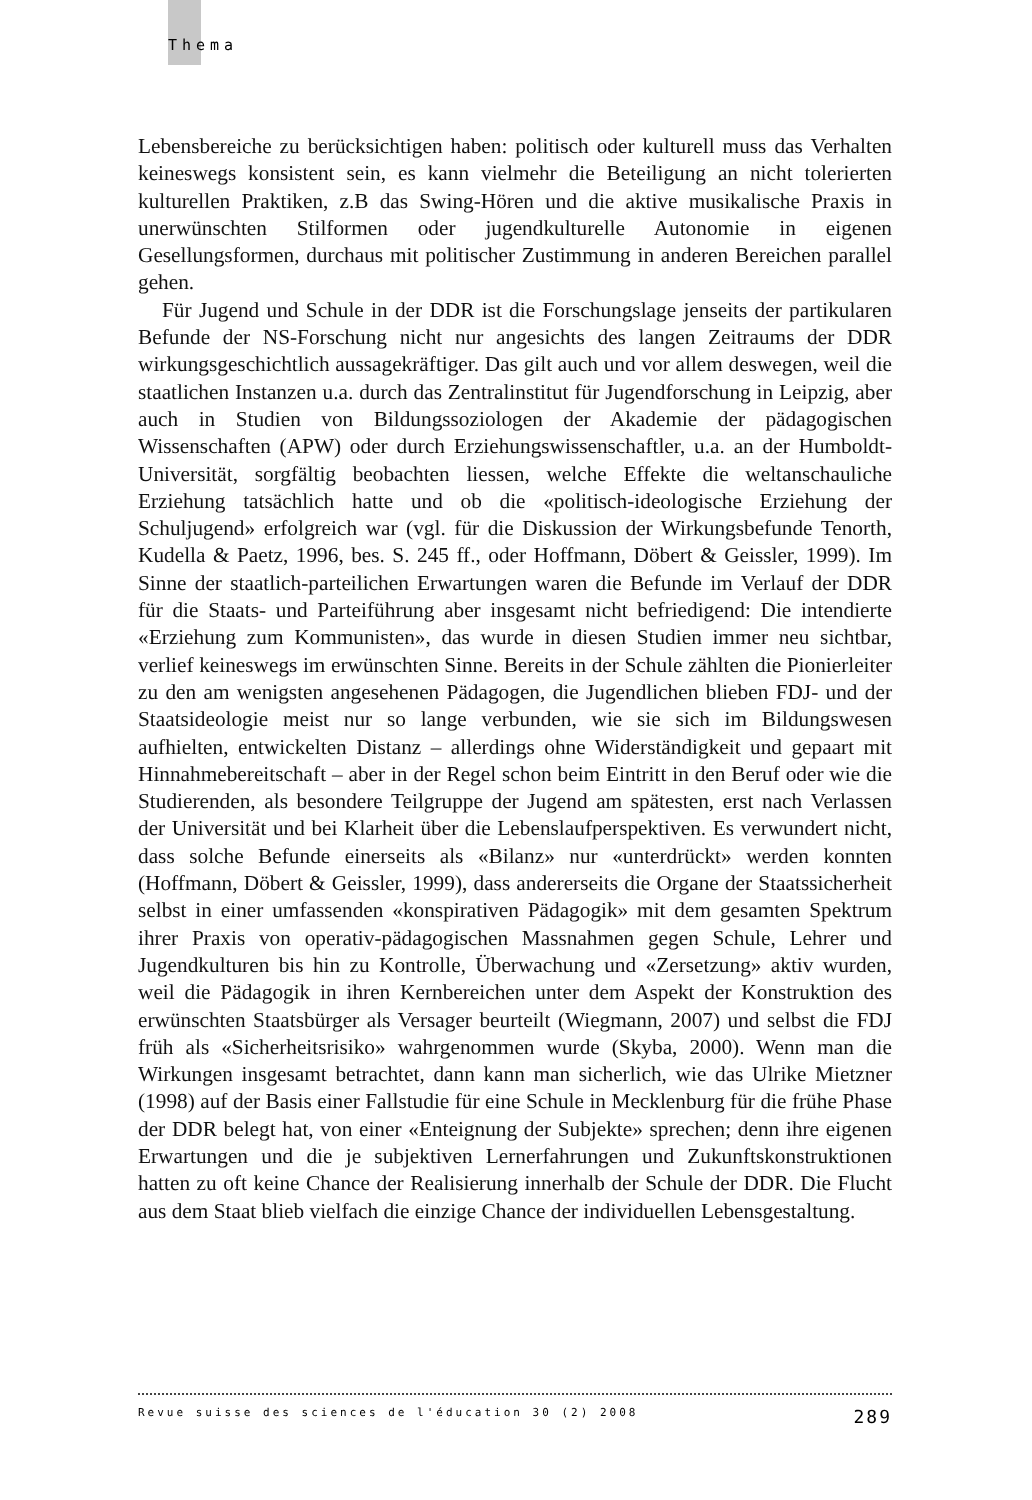Thema
Lebensbereiche zu berücksichtigen haben: politisch oder kulturell muss das Verhalten keineswegs konsistent sein, es kann vielmehr die Beteiligung an nicht tolerierten kulturellen Praktiken, z.B das Swing-Hören und die aktive musikalische Praxis in unerwünschten Stilformen oder jugendkulturelle Autonomie in eigenen Gesellungsformen, durchaus mit politischer Zustimmung in anderen Bereichen parallel gehen.
Für Jugend und Schule in der DDR ist die Forschungslage jenseits der partikularen Befunde der NS-Forschung nicht nur angesichts des langen Zeitraums der DDR wirkungsgeschichtlich aussagekräftiger. Das gilt auch und vor allem deswegen, weil die staatlichen Instanzen u.a. durch das Zentralinstitut für Jugendforschung in Leipzig, aber auch in Studien von Bildungssoziologen der Akademie der pädagogischen Wissenschaften (APW) oder durch Erziehungswissenschaftler, u.a. an der Humboldt-Universität, sorgfältig beobachten liessen, welche Effekte die weltanschauliche Erziehung tatsächlich hatte und ob die «politisch-ideologische Erziehung der Schuljugend» erfolgreich war (vgl. für die Diskussion der Wirkungsbefunde Tenorth, Kudella & Paetz, 1996, bes. S. 245 ff., oder Hoffmann, Döbert & Geissler, 1999). Im Sinne der staatlich-parteilichen Erwartungen waren die Befunde im Verlauf der DDR für die Staats- und Parteiführung aber insgesamt nicht befriedigend: Die intendierte «Erziehung zum Kommunisten», das wurde in diesen Studien immer neu sichtbar, verlief keineswegs im erwünschten Sinne. Bereits in der Schule zählten die Pionierleiter zu den am wenigsten angesehenen Pädagogen, die Jugendlichen blieben FDJ- und der Staatsideologie meist nur so lange verbunden, wie sie sich im Bildungswesen aufhielten, entwickelten Distanz – allerdings ohne Widerständigkeit und gepaart mit Hinnahmebereitschaft – aber in der Regel schon beim Eintritt in den Beruf oder wie die Studierenden, als besondere Teilgruppe der Jugend am spätesten, erst nach Verlassen der Universität und bei Klarheit über die Lebenslaufperspektiven. Es verwundert nicht, dass solche Befunde einerseits als «Bilanz» nur «unterdrückt» werden konnten (Hoffmann, Döbert & Geissler, 1999), dass andererseits die Organe der Staatssicherheit selbst in einer umfassenden «konspirativen Pädagogik» mit dem gesamten Spektrum ihrer Praxis von operativ-pädagogischen Massnahmen gegen Schule, Lehrer und Jugendkulturen bis hin zu Kontrolle, Überwachung und «Zersetzung» aktiv wurden, weil die Pädagogik in ihren Kernbereichen unter dem Aspekt der Konstruktion des erwünschten Staatsbürger als Versager beurteilt (Wiegmann, 2007) und selbst die FDJ früh als «Sicherheitsrisiko» wahrgenommen wurde (Skyba, 2000). Wenn man die Wirkungen insgesamt betrachtet, dann kann man sicherlich, wie das Ulrike Mietzner (1998) auf der Basis einer Fallstudie für eine Schule in Mecklenburg für die frühe Phase der DDR belegt hat, von einer «Enteignung der Subjekte» sprechen; denn ihre eigenen Erwartungen und die je subjektiven Lernerfahrungen und Zukunftskonstruktionen hatten zu oft keine Chance der Realisierung innerhalb der Schule der DDR. Die Flucht aus dem Staat blieb vielfach die einzige Chance der individuellen Lebensgestaltung.
Revue suisse des sciences de l'éducation 30 (2) 2008 289